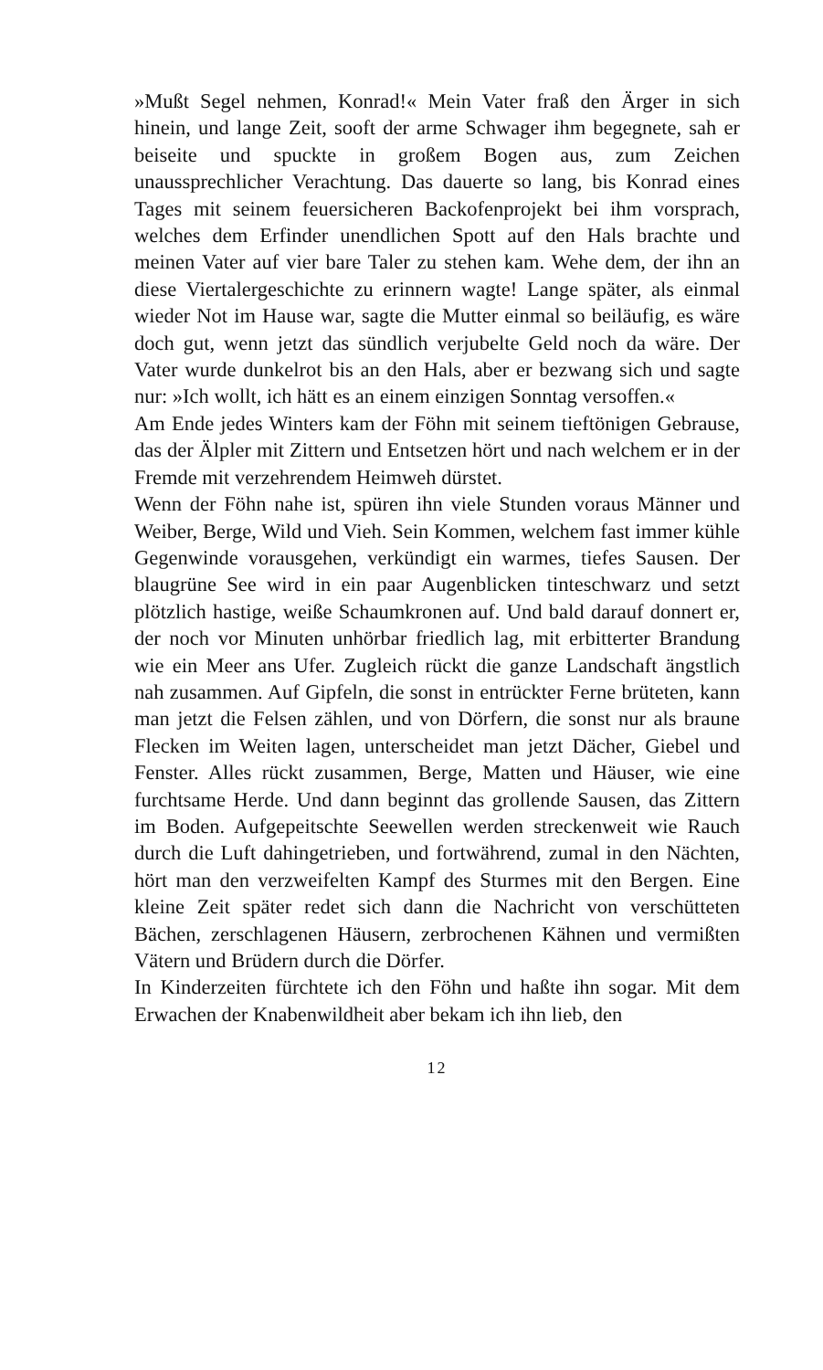»Mußt Segel nehmen, Konrad!« Mein Vater fraß den Ärger in sich hinein, und lange Zeit, sooft der arme Schwager ihm begegnete, sah er beiseite und spuckte in großem Bogen aus, zum Zeichen unaussprechlicher Verachtung. Das dauerte so lang, bis Konrad eines Tages mit seinem feuersicheren Backofenprojekt bei ihm vorsprach, welches dem Erfinder unendlichen Spott auf den Hals brachte und meinen Vater auf vier bare Taler zu stehen kam. Wehe dem, der ihn an diese Viertalergeschichte zu erinnern wagte! Lange später, als einmal wieder Not im Hause war, sagte die Mutter einmal so beiläufig, es wäre doch gut, wenn jetzt das sündlich verjubelte Geld noch da wäre. Der Vater wurde dunkelrot bis an den Hals, aber er bezwang sich und sagte nur: »Ich wollt, ich hätt es an einem einzigen Sonntag versoffen.«
Am Ende jedes Winters kam der Föhn mit seinem tieftönigen Gebrause, das der Älpler mit Zittern und Entsetzen hört und nach welchem er in der Fremde mit verzehrendem Heimweh dürstet.
Wenn der Föhn nahe ist, spüren ihn viele Stunden voraus Männer und Weiber, Berge, Wild und Vieh. Sein Kommen, welchem fast immer kühle Gegenwinde vorausgehen, verkündigt ein warmes, tiefes Sausen. Der blaugrüne See wird in ein paar Augenblicken tinteschwarz und setzt plötzlich hastige, weiße Schaumkronen auf. Und bald darauf donnert er, der noch vor Minuten unhörbar friedlich lag, mit erbitterter Brandung wie ein Meer ans Ufer. Zugleich rückt die ganze Landschaft ängstlich nah zusammen. Auf Gipfeln, die sonst in entrückter Ferne brüteten, kann man jetzt die Felsen zählen, und von Dörfern, die sonst nur als braune Flecken im Weiten lagen, unterscheidet man jetzt Dächer, Giebel und Fenster. Alles rückt zusammen, Berge, Matten und Häuser, wie eine furchtsame Herde. Und dann beginnt das grollende Sausen, das Zittern im Boden. Aufgepeitschte Seewellen werden streckenweit wie Rauch durch die Luft dahingetrieben, und fortwährend, zumal in den Nächten, hört man den verzweifelten Kampf des Sturmes mit den Bergen. Eine kleine Zeit später redet sich dann die Nachricht von verschütteten Bächen, zerschlagenen Häusern, zerbrochenen Kähnen und vermißten Vätern und Brüdern durch die Dörfer.
In Kinderzeiten fürchtete ich den Föhn und haßte ihn sogar. Mit dem Erwachen der Knabenwildheit aber bekam ich ihn lieb, den
12